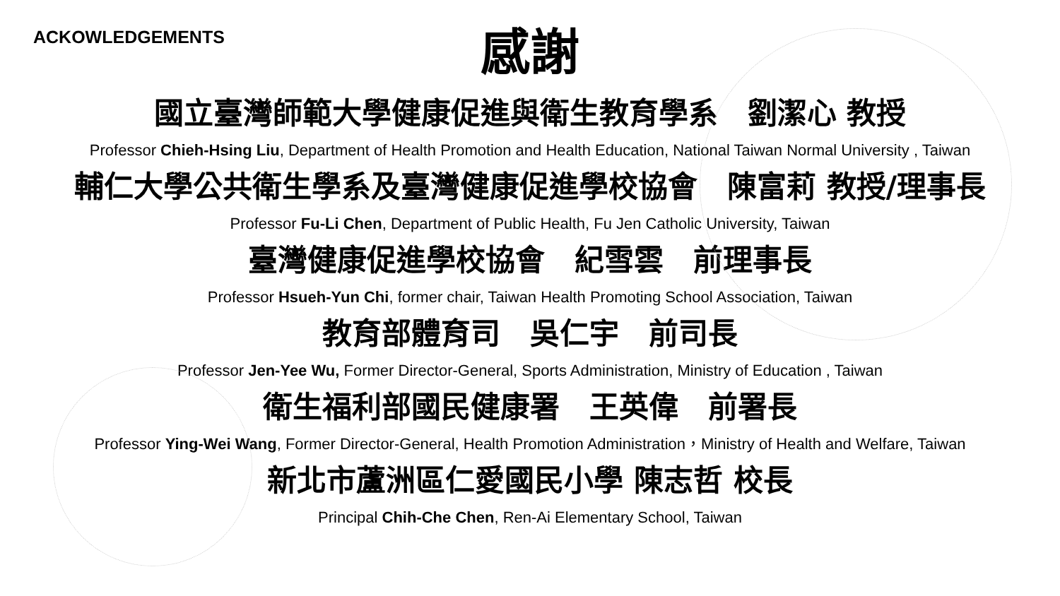ACKOWLEDGEMENTS
感謝
國立臺灣師範大學健康促進與衛生教育學系　劉潔心 教授
Professor Chieh-Hsing Liu, Department of Health Promotion and Health Education, National Taiwan Normal University , Taiwan
輔仁大學公共衛生學系及臺灣健康促進學校協會　陳富莉 教授/理事長
Professor Fu-Li Chen, Department of Public Health, Fu Jen Catholic University, Taiwan
臺灣健康促進學校協會　紀雪雲　前理事長
Professor Hsueh-Yun Chi, former chair, Taiwan Health Promoting School Association, Taiwan
教育部體育司　吳仁宇　前司長
Professor Jen-Yee Wu, Former Director-General, Sports Administration, Ministry of Education , Taiwan
衛生福利部國民健康署　王英偉　前署長
Professor Ying-Wei Wang, Former Director-General, Health Promotion Administration，Ministry of Health and Welfare, Taiwan
新北市蘆洲區仁愛國民小學 陳志哲 校長
Principal Chih-Che Chen, Ren-Ai Elementary School, Taiwan